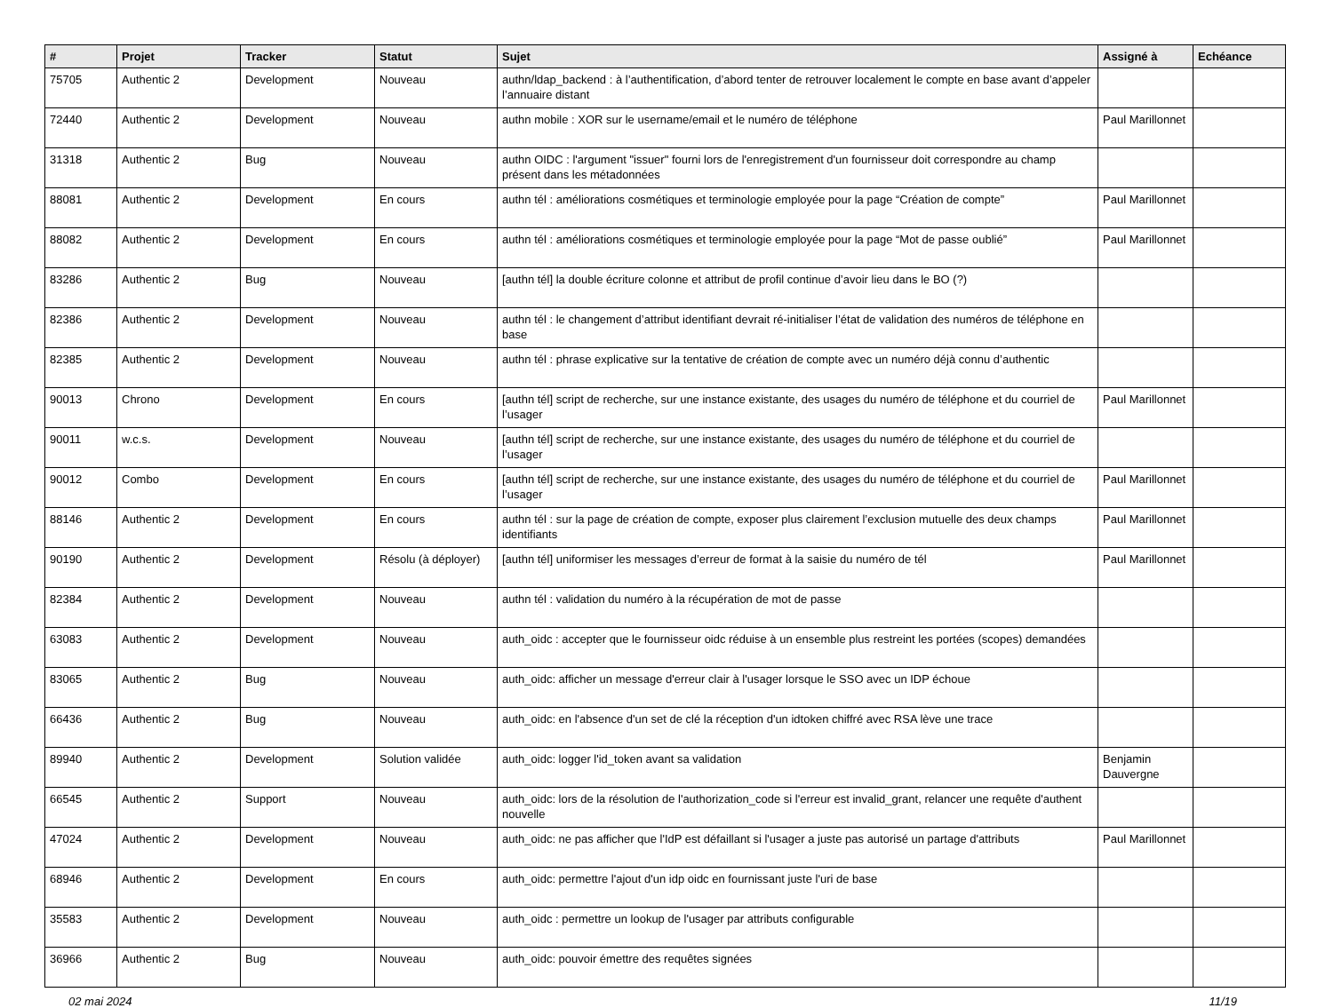| # | Projet | Tracker | Statut | Sujet | Assigné à | Echéance |
| --- | --- | --- | --- | --- | --- | --- |
| 75705 | Authentic 2 | Development | Nouveau | authn/ldap_backend : à l’authentification, d’abord tenter de retrouver localement le compte en base avant d’appeler l’annuaire distant | | |
| 72440 | Authentic 2 | Development | Nouveau | authn mobile : XOR sur le username/email et le numéro de téléphone | Paul Marillonnet | |
| 31318 | Authentic 2 | Bug | Nouveau | authn OIDC : l'argument "issuer" fourni lors de l'enregistrement d'un fournisseur doit correspondre au champ présent dans les métadonnées | | |
| 88081 | Authentic 2 | Development | En cours | authn tél : améliorations cosmétiques et terminologie employée pour la page “Création de compte” | Paul Marillonnet | |
| 88082 | Authentic 2 | Development | En cours | authn tél : améliorations cosmétiques et terminologie employée pour la page “Mot de passe oublié” | Paul Marillonnet | |
| 83286 | Authentic 2 | Bug | Nouveau | [authn tél] la double écriture colonne et attribut de profil continue d’avoir lieu dans le BO (?) | | |
| 82386 | Authentic 2 | Development | Nouveau | authn tél : le changement d’attribut identifiant devrait ré-initialiser l’état de validation des numéros de téléphone en base | | |
| 82385 | Authentic 2 | Development | Nouveau | authn tél : phrase explicative sur la tentative de création de compte avec un numéro déjà connu d’authentic | | |
| 90013 | Chrono | Development | En cours | [authn tél] script de recherche, sur une instance existante, des usages du numéro de téléphone et du courriel de l’usager | Paul Marillonnet | |
| 90011 | w.c.s. | Development | Nouveau | [authn tél] script de recherche, sur une instance existante, des usages du numéro de téléphone et du courriel de l’usager | | |
| 90012 | Combo | Development | En cours | [authn tél] script de recherche, sur une instance existante, des usages du numéro de téléphone et du courriel de l’usager | Paul Marillonnet | |
| 88146 | Authentic 2 | Development | En cours | authn tél : sur la page de création de compte, exposer plus clairement l’exclusion mutuelle des deux champs identifiants | Paul Marillonnet | |
| 90190 | Authentic 2 | Development | Résolu (à déployer) | [authn tél] uniformiser les messages d’erreur de format à la saisie du numéro de tél | Paul Marillonnet | |
| 82384 | Authentic 2 | Development | Nouveau | authn tél : validation du numéro à la récupération de mot de passe | | |
| 63083 | Authentic 2 | Development | Nouveau | auth_oidc : accepter que le fournisseur oidc réduise à un ensemble plus restreint les portées (scopes) demandées | | |
| 83065 | Authentic 2 | Bug | Nouveau | auth_oidc: afficher un message d'erreur clair à l'usager lorsque le SSO avec un IDP échoue | | |
| 66436 | Authentic 2 | Bug | Nouveau | auth_oidc: en l'absence d'un set de clé la réception d'un idtoken chiffré avec RSA lève une trace | | |
| 89940 | Authentic 2 | Development | Solution validée | auth_oidc: logger l'id_token avant sa validation | Benjamin Dauvergne | |
| 66545 | Authentic 2 | Support | Nouveau | auth_oidc: lors de la résolution de l'authorization_code si l'erreur est invalid_grant, relancer une requête d'authent nouvelle | | |
| 47024 | Authentic 2 | Development | Nouveau | auth_oidc: ne pas afficher que l'IdP est défaillant si l'usager a juste pas autorisé un partage d'attributs | Paul Marillonnet | |
| 68946 | Authentic 2 | Development | En cours | auth_oidc: permettre l'ajout d'un idp oidc en fournissant juste l'uri de base | | |
| 35583 | Authentic 2 | Development | Nouveau | auth_oidc : permettre un lookup de l'usager par attributs configurable | | |
| 36966 | Authentic 2 | Bug | Nouveau | auth_oidc: pouvoir émettre des requêtes signées | | |
02 mai 2024 11/19